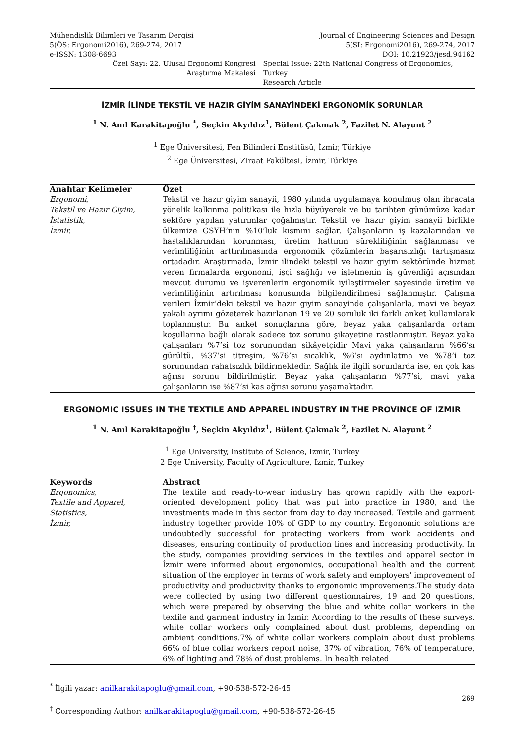Mühendislik Bilimleri ve Tasarım Dergisi
5(ÖS: Ergonomi2016), 269-274, 2017
e-ISSN: 1308-6693
Journal of Engineering Sciences and Design
5(SI: Ergonomi2016), 269-274, 2017
DOI: 10.21923/jesd.94162
Özel Sayı: 22. Ulusal Ergonomi Kongresi
Araştırma Makalesi
Special Issue: 22th National Congress of Ergonomics, Turkey
Research Article
İZMİR İLİNDE TEKSTİL VE HAZIR GİYİM SANAYİNDEKİ ERGONOMİK SORUNLAR
<sup>1</sup> N. Anıl Karakitapoğlu <sup>*</sup>, Seçkin Akyıldız<sup>1</sup>, Bülent Çakmak <sup>2</sup>, Fazilet N. Alayunt <sup>2</sup>
<sup>1</sup> Ege Üniversitesi, Fen Bilimleri Enstitüsü, İzmir, Türkiye
<sup>2</sup> Ege Üniversitesi, Ziraat Fakültesi, İzmir, Türkiye
Anahtar Kelimeler
Özet
Ergonomi,
Tekstil ve Hazır Giyim,
İstatistik,
İzmir.
Tekstil ve hazır giyim sanayii, 1980 yılında uygulamaya konulmuş olan ihracata yönelik kalkınma politikası ile hızla büyüyerek ve bu tarihten günümüze kadar sektöre yapılan yatırımlar çoğalmıştır. Tekstil ve hazır giyim sanayii birlikte ülkemize GSYH’nin %10’luk kısmını sağlar. Çalışanların iş kazalarından ve hastalıklarından korunması, üretim hattının sürekliliğinin sağlanması ve verimliliğinin arttırılmasında ergonomik çözümlerin başarısızlığı tartışmasız ortadadır. Araştırmada, İzmir ilindeki tekstil ve hazır giyim sektöründe hizmet veren firmalarda ergonomi, işçi sağlığı ve işletmenin iş güvenliği açısından mevcut durumu ve işverenlerin ergonomik iyileştirmeler sayesinde üretim ve verimliliğinin artırılması konusunda bilgilendirilmesi sağlanmıştır. Çalışma verileri İzmir’deki tekstil ve hazır giyim sanayinde çalışanlarla, mavi ve beyaz yakalı ayrımı gözeterek hazırlanan 19 ve 20 soruluk iki farklı anket kullanılarak toplanmıştır. Bu anket sonuçlarına göre, beyaz yaka çalışanlarda ortam koşullarına bağlı olarak sadece toz sorunu şikayetine rastlanmıştır. Beyaz yaka çalışanları %7’si toz sorunundan şikâyetçidir Mavi yaka çalışanların %66’sı gürültü, %37’si titreşim, %76’sı sıcaklık, %6’sı aydınlatma ve %78’i toz sorunundan rahatsızlık bildirmektedir. Sağlık ile ilgili sorunlarda ise, en çok kas ağrısı sorunu bildirilmiştir. Beyaz yaka çalışanların %77’si, mavi yaka çalışanların ise %87’si kas ağrısı sorunu yaşamaktadır.
ERGONOMIC ISSUES IN THE TEXTILE AND APPAREL INDUSTRY IN THE PROVINCE OF IZMIR
<sup>1</sup> N. Anıl Karakitapoğlu <sup>†</sup>, Seçkin Akyıldız<sup>1</sup>, Bülent Çakmak <sup>2</sup>, Fazilet N. Alayunt <sup>2</sup>
<sup>1</sup> Ege University, Institute of Science, Izmir, Turkey
2 Ege University, Faculty of Agriculture, Izmir, Turkey
Keywords
Abstract
Ergonomics,
Textile and Apparel,
Statistics,
İzmir,
The textile and ready-to-wear industry has grown rapidly with the export-oriented development policy that was put into practice in 1980, and the investments made in this sector from day to day increased. Textile and garment industry together provide 10% of GDP to my country. Ergonomic solutions are undoubtedly successful for protecting workers from work accidents and diseases, ensuring continuity of production lines and increasing productivity. In the study, companies providing services in the textiles and apparel sector in İzmir were informed about ergonomics, occupational health and the current situation of the employer in terms of work safety and employers' improvement of productivity and productivity thanks to ergonomic improvements.The study data were collected by using two different questionnaires, 19 and 20 questions, which were prepared by observing the blue and white collar workers in the textile and garment industry in İzmir. According to the results of these surveys, white collar workers only complained about dust problems, depending on ambient conditions.7% of white collar workers complain about dust problems 66% of blue collar workers report noise, 37% of vibration, 76% of temperature, 6% of lighting and 78% of dust problems. In health related
<sup>*</sup> İlgili yazar: anilkarakitapoglu@gmail.com, +90-538-572-26-45
<sup>†</sup> Corresponding Author: anilkarakitapoglu@gmail.com, +90-538-572-26-45
269